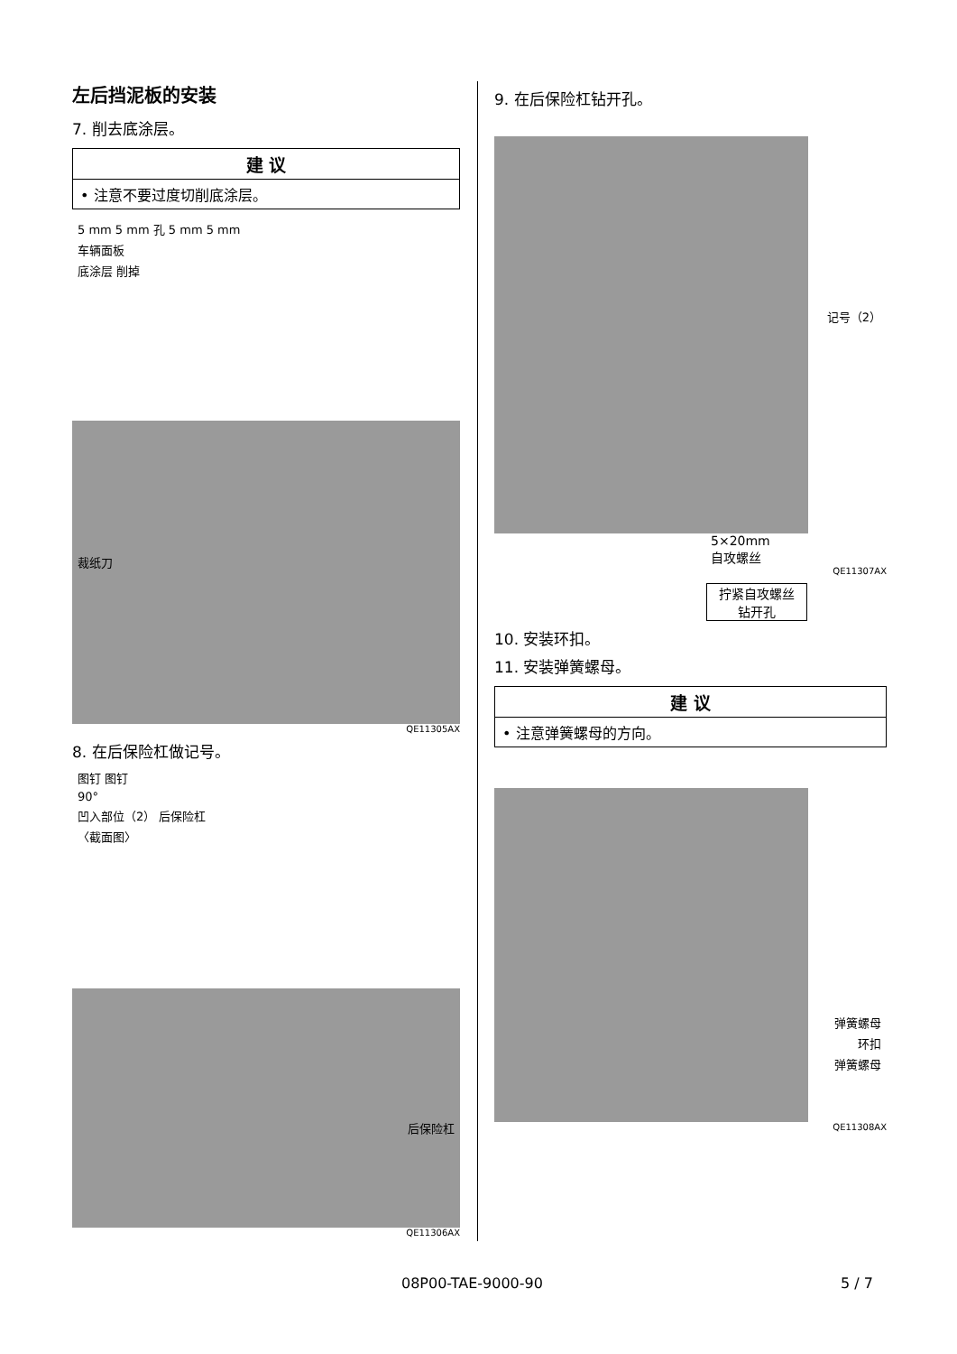左后挡泥板的安装
7. 削去底涂层。
建 议
• 注意不要过度切削底涂层。
5 mm 5 mm 孔 5 mm 5 mm
车辆面板
底涂层 削掉
裁纸刀
QE11305AX
8. 在后保险杠做记号。
图钉 图钉
90°
凹入部位（2） 后保险杠
〈截面图〉
后保险杠
QE11306AX
9. 在后保险杠钻开孔。
记号（2）
5×20mm
自攻螺丝
QE11307AX
拧紧自攻螺丝
钻开孔
10. 安装环扣。
11. 安装弹簧螺母。
建 议
• 注意弹簧螺母的方向。
弹簧螺母
环扣
弹簧螺母
QE11308AX
08P00-TAE-9000-90 5 / 7